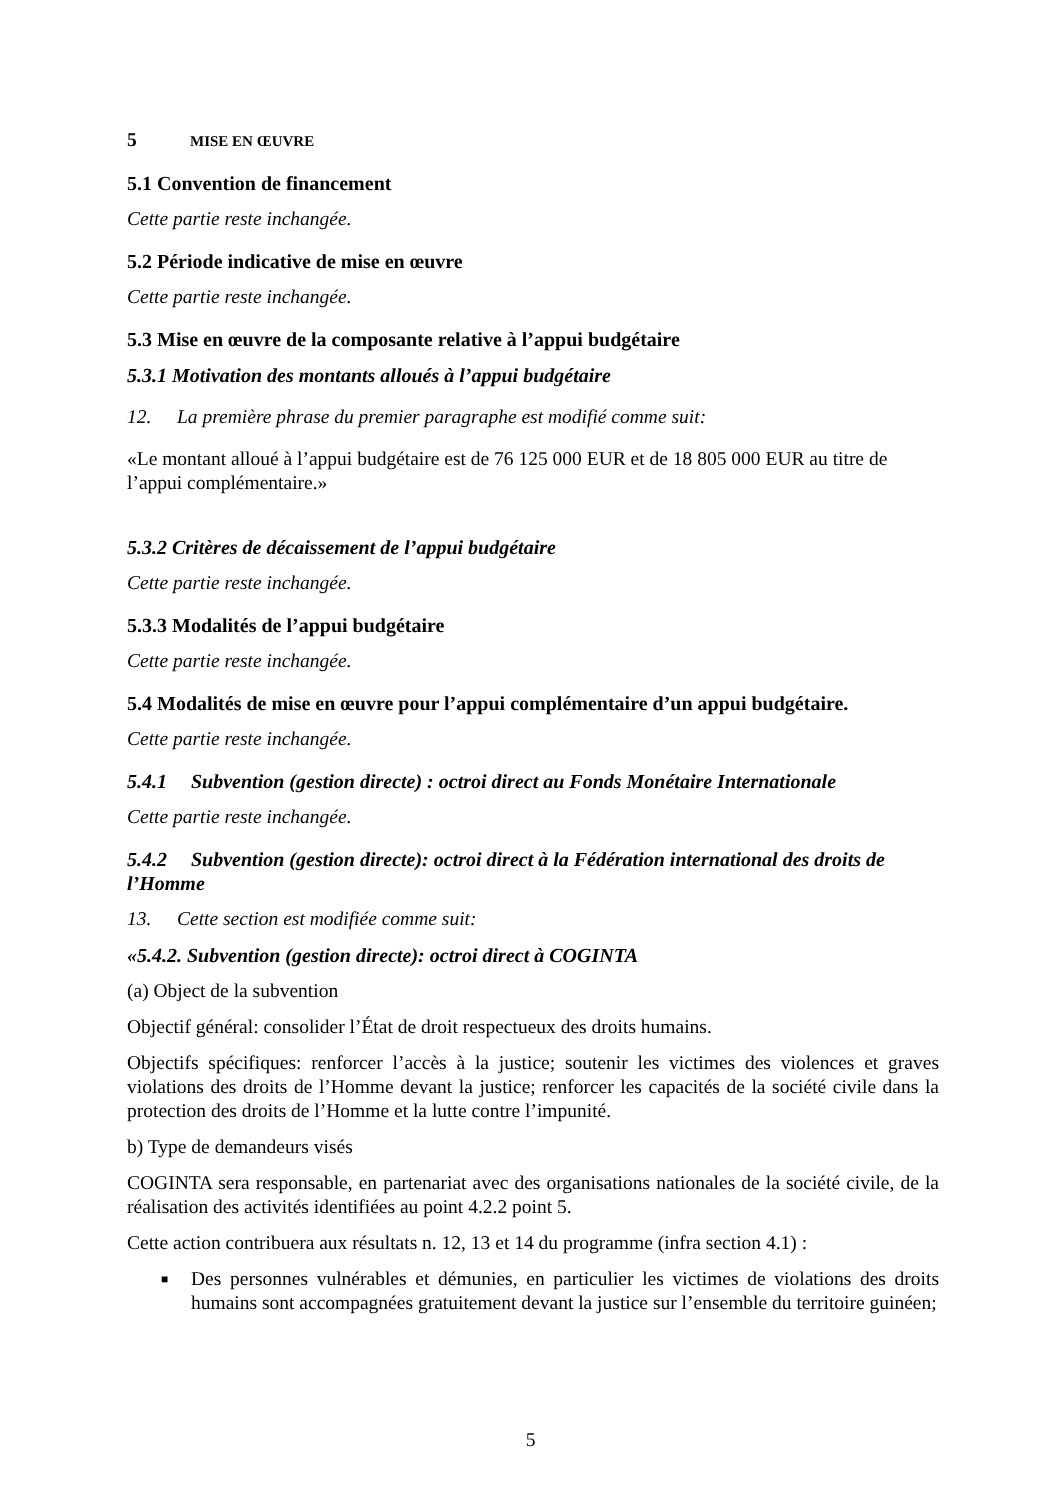5 MISE EN ŒUVRE
5.1 Convention de financement
Cette partie reste inchangée.
5.2 Période indicative de mise en œuvre
Cette partie reste inchangée.
5.3 Mise en œuvre de la composante relative à l’appui budgétaire
5.3.1 Motivation des montants alloués à l’appui budgétaire
12. La première phrase du premier paragraphe est modifié comme suit:
«Le montant alloué à l’appui budgétaire est de 76 125 000 EUR et de 18 805 000 EUR au titre de l’appui complémentaire.»
5.3.2 Critères de décaissement de l’appui budgétaire
Cette partie reste inchangée.
5.3.3 Modalités de l’appui budgétaire
Cette partie reste inchangée.
5.4 Modalités de mise en œuvre pour l’appui complémentaire d’un appui budgétaire.
Cette partie reste inchangée.
5.4.1 Subvention (gestion directe) : octroi direct au Fonds Monétaire Internationale
Cette partie reste inchangée.
5.4.2 Subvention (gestion directe): octroi direct à la Fédération international des droits de l’Homme
13. Cette section est modifiée comme suit:
«5.4.2. Subvention (gestion directe): octroi direct à COGINTA
(a) Object de la subvention
Objectif général: consolider l’État de droit respectueux des droits humains.
Objectifs spécifiques: renforcer l’accès à la justice; soutenir les victimes des violences et graves violations des droits de l’Homme devant la justice; renforcer les capacités de la société civile dans la protection des droits de l’Homme et la lutte contre l’impunité.
b) Type de demandeurs visés
COGINTA sera responsable, en partenariat avec des organisations nationales de la société civile, de la réalisation des activités identifiées au point 4.2.2 point 5.
Cette action contribuera aux résultats n. 12, 13 et 14 du programme (infra section 4.1) :
■ Des personnes vulnérables et démunies, en particulier les victimes de violations des droits humains sont accompagnées gratuitement devant la justice sur l’ensemble du territoire guinéen;
5